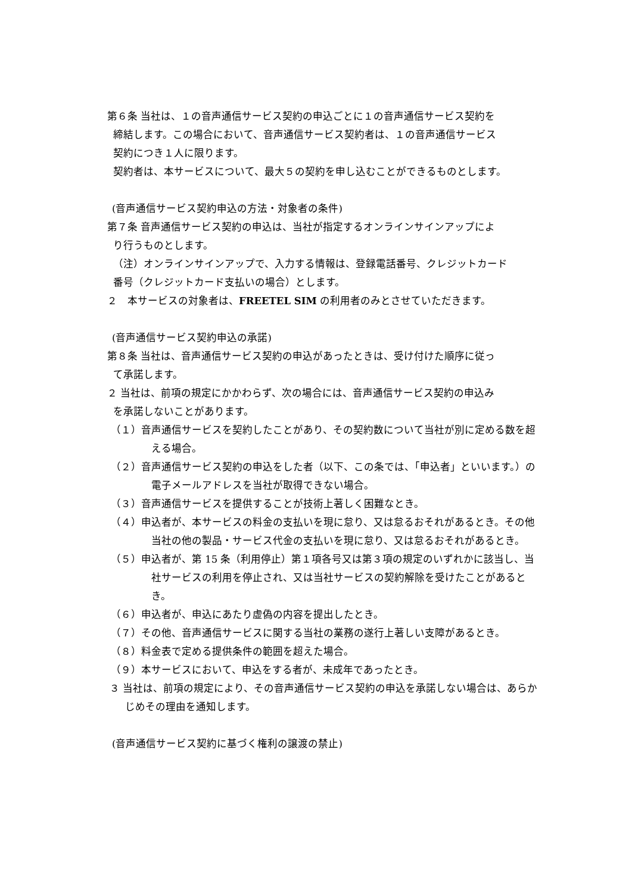第６条 当社は、１の音声通信サービス契約の申込ごとに１の音声通信サービス契約を
締結します。この場合において、音声通信サービス契約者は、１の音声通信サービス
契約につき１人に限ります。
契約者は、本サービスについて、最大５の契約を申し込むことができるものとします。
(音声通信サービス契約申込の方法・対象者の条件)
第７条 音声通信サービス契約の申込は、当社が指定するオンラインサインアップによ
り行うものとします。
（注）オンラインサインアップで、入力する情報は、登録電話番号、クレジットカード
番号（クレジットカード支払いの場合）とします。
２　本サービスの対象者は、FREETEL SIM の利用者のみとさせていただきます。
(音声通信サービス契約申込の承諾)
第８条 当社は、音声通信サービス契約の申込があったときは、受け付けた順序に従っ
て承諾します。
２ 当社は、前項の規定にかかわらず、次の場合には、音声通信サービス契約の申込み
を承諾しないことがあります。
（１）音声通信サービスを契約したことがあり、その契約数について当社が別に定める数を超える場合。
（２）音声通信サービス契約の申込をした者（以下、この条では、「申込者」といいます。）の電子メールアドレスを当社が取得できない場合。
（３）音声通信サービスを提供することが技術上著しく困難なとき。
（４）申込者が、本サービスの料金の支払いを現に怠り、又は怠るおそれがあるとき。その他当社の他の製品・サービス代金の支払いを現に怠り、又は怠るおそれがあるとき。
（５）申込者が、第 15 条（利用停止）第１項各号又は第３項の規定のいずれかに該当し、当社サービスの利用を停止され、又は当社サービスの契約解除を受けたことがあるとき。
（６）申込者が、申込にあたり虚偽の内容を提出したとき。
（７）その他、音声通信サービスに関する当社の業務の遂行上著しい支障があるとき。
（８）料金表で定める提供条件の範囲を超えた場合。
（９）本サービスにおいて、申込をする者が、未成年であったとき。
３ 当社は、前項の規定により、その音声通信サービス契約の申込を承諾しない場合は、あらかじめその理由を通知します。
(音声通信サービス契約に基づく権利の譲渡の禁止)